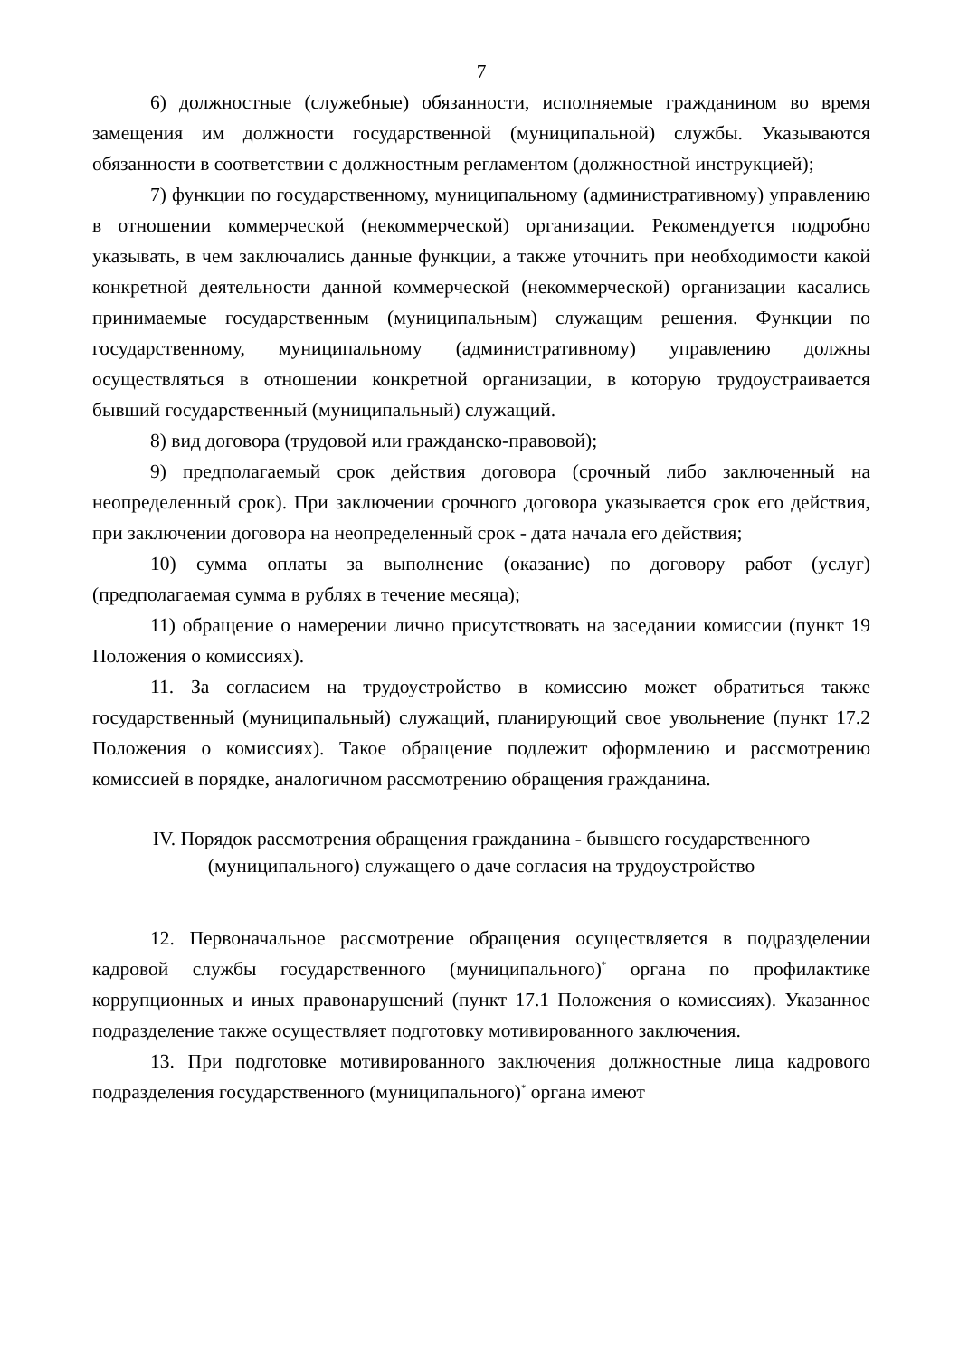7
6) должностные (служебные) обязанности, исполняемые гражданином во время замещения им должности государственной (муниципальной) службы. Указываются обязанности в соответствии с должностным регламентом (должностной инструкцией);
7) функции по государственному, муниципальному (административному) управлению в отношении коммерческой (некоммерческой) организации. Рекомендуется подробно указывать, в чем заключались данные функции, а также уточнить при необходимости какой конкретной деятельности данной коммерческой (некоммерческой) организации касались принимаемые государственным (муниципальным) служащим решения. Функции по государственному, муниципальному (административному) управлению должны осуществляться в отношении конкретной организации, в которую трудоустраивается бывший государственный (муниципальный) служащий.
8) вид договора (трудовой или гражданско-правовой);
9) предполагаемый срок действия договора (срочный либо заключенный на неопределенный срок). При заключении срочного договора указывается срок его действия, при заключении договора на неопределенный срок - дата начала его действия;
10) сумма оплаты за выполнение (оказание) по договору работ (услуг) (предполагаемая сумма в рублях в течение месяца);
11) обращение о намерении лично присутствовать на заседании комиссии (пункт 19 Положения о комиссиях).
11. За согласием на трудоустройство в комиссию может обратиться также государственный (муниципальный) служащий, планирующий свое увольнение (пункт 17.2 Положения о комиссиях). Такое обращение подлежит оформлению и рассмотрению комиссией в порядке, аналогичном рассмотрению обращения гражданина.
IV. Порядок рассмотрения обращения гражданина - бывшего государственного
(муниципального) служащего о даче согласия на трудоустройство
12. Первоначальное рассмотрение обращения осуществляется в подразделении кадровой службы государственного (муниципального)<sup>*</sup> органа по профилактике коррупционных и иных правонарушений (пункт 17.1 Положения о комиссиях). Указанное подразделение также осуществляет подготовку мотивированного заключения.
13. При подготовке мотивированного заключения должностные лица кадрового подразделения государственного (муниципального)<sup>*</sup> органа имеют